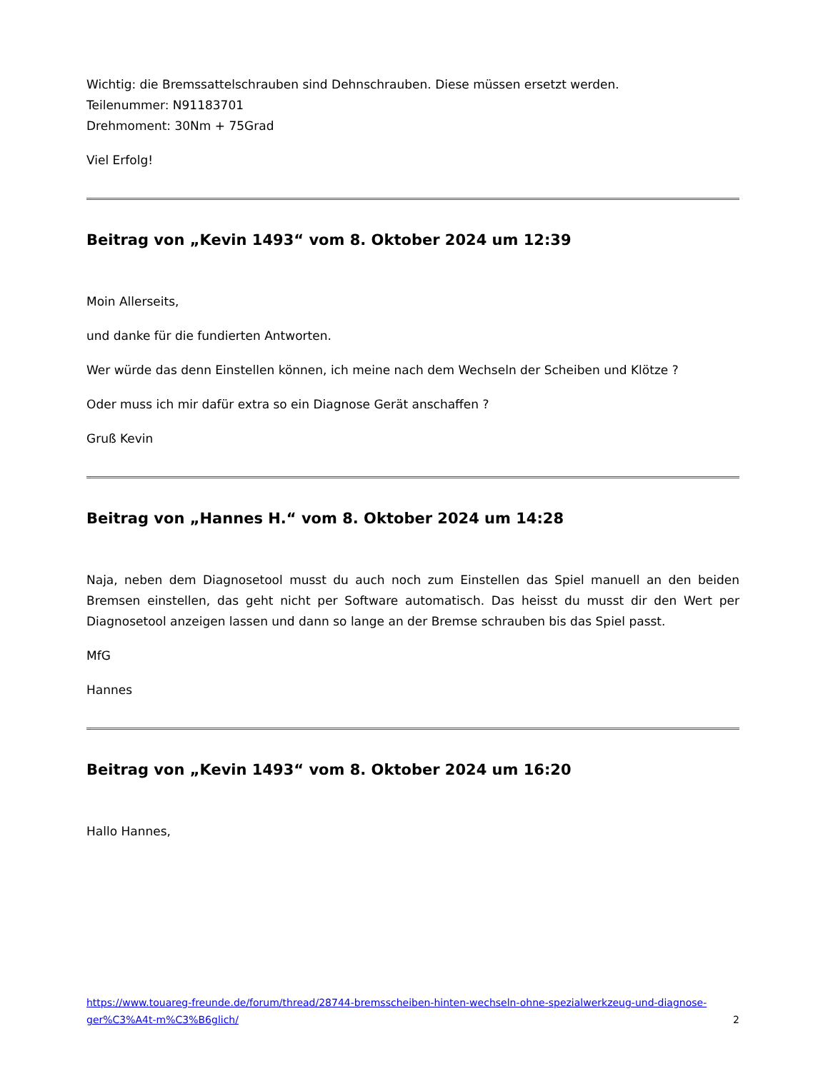Wichtig: die Bremssattelschrauben sind Dehnschrauben. Diese müssen ersetzt werden.
Teilenummer: N91183701
Drehmoment: 30Nm + 75Grad
Viel Erfolg!
Beitrag von „Kevin 1493“ vom 8. Oktober 2024 um 12:39
Moin Allerseits,
und danke für die fundierten Antworten.
Wer würde das denn Einstellen können, ich meine nach dem Wechseln der Scheiben und Klötze ?
Oder muss ich mir dafür extra so ein Diagnose Gerät anschaffen ?
Gruß Kevin
Beitrag von „Hannes H.“ vom 8. Oktober 2024 um 14:28
Naja, neben dem Diagnosetool musst du auch noch zum Einstellen das Spiel manuell an den beiden Bremsen einstellen, das geht nicht per Software automatisch. Das heisst du musst dir den Wert per Diagnosetool anzeigen lassen und dann so lange an der Bremse schrauben bis das Spiel passt.
MfG
Hannes
Beitrag von „Kevin 1493“ vom 8. Oktober 2024 um 16:20
Hallo Hannes,
https://www.touareg-freunde.de/forum/thread/28744-bremsscheiben-hinten-wechseln-ohne-spezialwerkzeug-und-diagnose-ger%C3%A4t-m%C3%B6glich/ 2